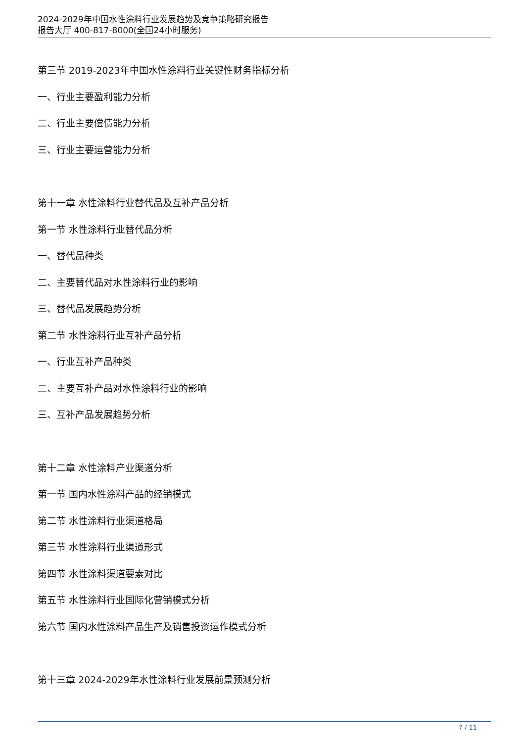2024-2029年中国水性涂料行业发展趋势及竞争策略研究报告
报告大厅 400-817-8000(全国24小时服务)
第三节 2019-2023年中国水性涂料行业关键性财务指标分析
一、行业主要盈利能力分析
二、行业主要偿债能力分析
三、行业主要运营能力分析
第十一章 水性涂料行业替代品及互补产品分析
第一节 水性涂料行业替代品分析
一、替代品种类
二、主要替代品对水性涂料行业的影响
三、替代品发展趋势分析
第二节 水性涂料行业互补产品分析
一、行业互补产品种类
二、主要互补产品对水性涂料行业的影响
三、互补产品发展趋势分析
第十二章 水性涂料产业渠道分析
第一节 国内水性涂料产品的经销模式
第二节 水性涂料行业渠道格局
第三节 水性涂料行业渠道形式
第四节 水性涂料渠道要素对比
第五节 水性涂料行业国际化营销模式分析
第六节 国内水性涂料产品生产及销售投资运作模式分析
第十三章 2024-2029年水性涂料行业发展前景预测分析
7 / 11